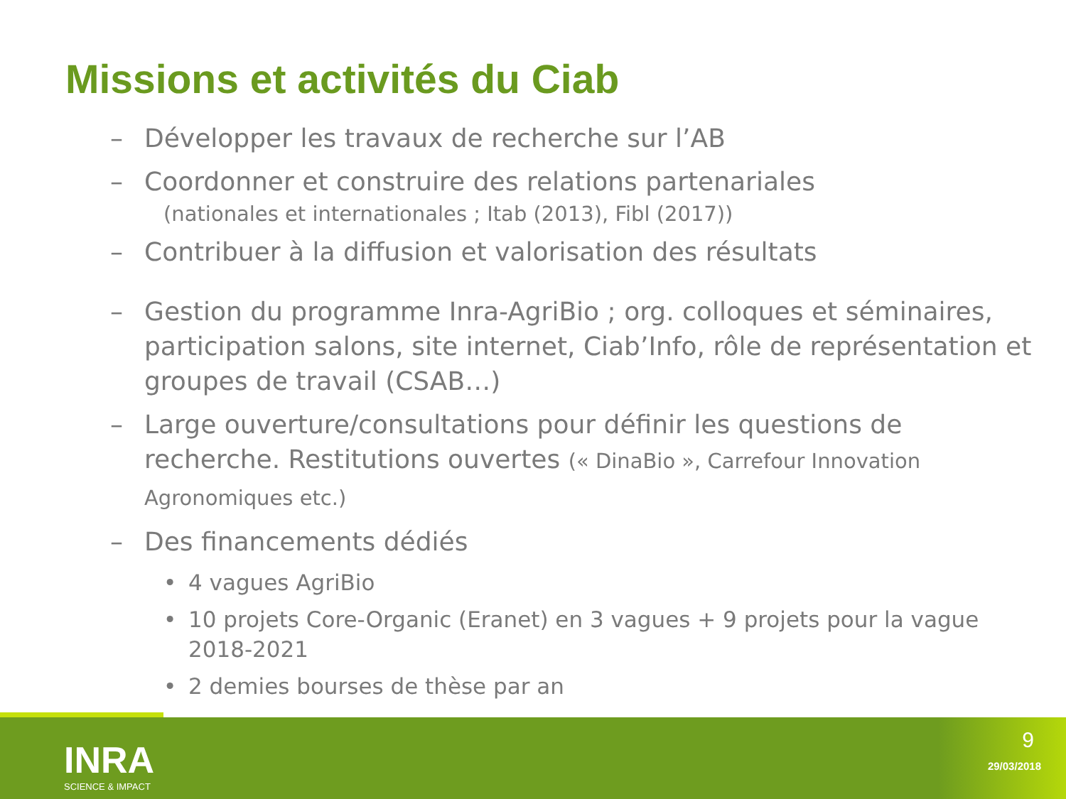Missions et activités du Ciab
– Développer les travaux de recherche sur l’AB
– Coordonner et construire des relations partenariales
(nationales et internationales ; Itab (2013), Fibl (2017))
– Contribuer à la diffusion et valorisation des résultats
– Gestion du programme Inra-AgriBio ; org. colloques et séminaires, participation salons, site internet, Ciab’Info, rôle de représentation et groupes de travail (CSAB…)
– Large ouverture/consultations pour définir les questions de recherche. Restitutions ouvertes (« DinaBio », Carrefour Innovation Agronomiques etc.)
– Des financements dédiés
• 4 vagues AgriBio
• 10 projets Core-Organic (Eranet) en 3 vagues + 9 projets pour la vague 2018-2021
• 2 demies bourses de thèse par an
INRA
SCIENCE & IMPACT
9
29/03/2018